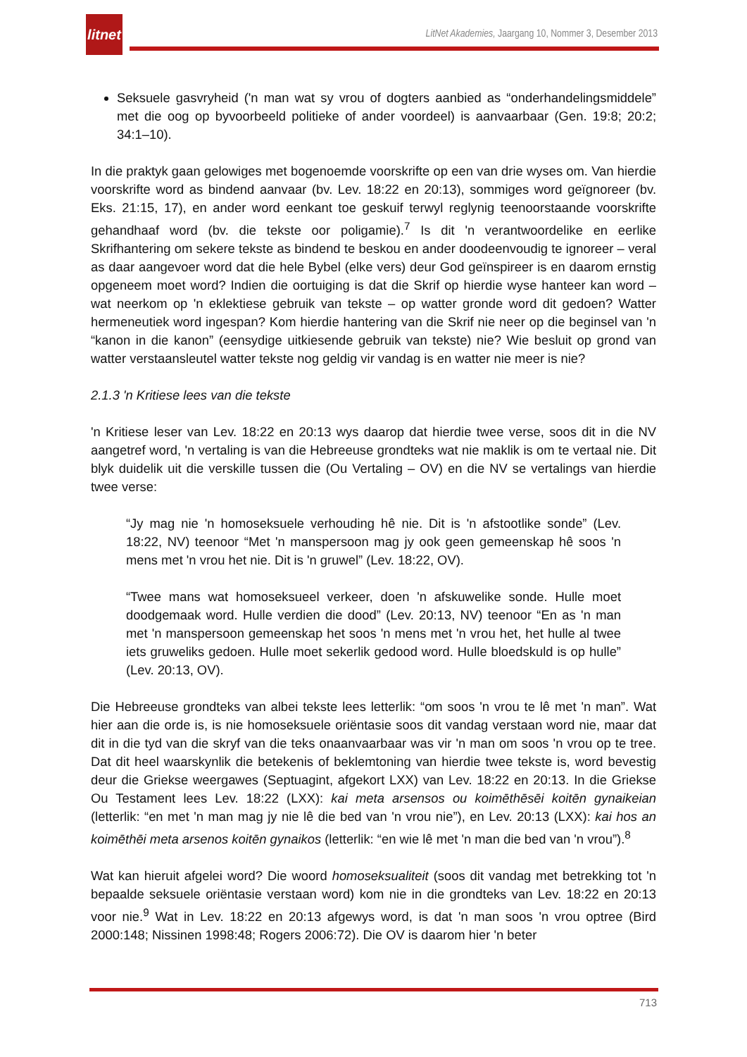litnet
LitNet Akademies, Jaargang 10, Nommer 3, Desember 2013
Seksuele gasvryheid ('n man wat sy vrou of dogters aanbied as “onderhandelingsmiddele” met die oog op byvoorbeeld politieke of ander voordeel) is aanvaarbaar (Gen. 19:8; 20:2; 34:1–10).
In die praktyk gaan gelowiges met bogenoemde voorskrifte op een van drie wyses om. Van hierdie voorskrifte word as bindend aanvaar (bv. Lev. 18:22 en 20:13), sommiges word geïgnoreer (bv. Eks. 21:15, 17), en ander word eenkant toe geskuif terwyl reglynig teenoorstaande voorskrifte gehandhaaf word (bv. die tekste oor poligamie).<sup>7</sup> Is dit 'n verantwoordelike en eerlike Skrifhantering om sekere tekste as bindend te beskou en ander doodeenvoudig te ignoreer – veral as daar aangevoer word dat die hele Bybel (elke vers) deur God geïnspireer is en daarom ernstig opgeneem moet word? Indien die oortuiging is dat die Skrif op hierdie wyse hanteer kan word – wat neerkom op 'n eklektiese gebruik van tekste – op watter gronde word dit gedoen? Watter hermeneutiek word ingespan? Kom hierdie hantering van die Skrif nie neer op die beginsel van 'n “kanon in die kanon” (eensydige uitkiesende gebruik van tekste) nie? Wie besluit op grond van watter verstaansleutel watter tekste nog geldig vir vandag is en watter nie meer is nie?
2.1.3 'n Kritiese lees van die tekste
'n Kritiese leser van Lev. 18:22 en 20:13 wys daarop dat hierdie twee verse, soos dit in die NV aangetref word, 'n vertaling is van die Hebreeuse grondteks wat nie maklik is om te vertaal nie. Dit blyk duidelik uit die verskille tussen die (Ou Vertaling – OV) en die NV se vertalings van hierdie twee verse:
“Jy mag nie 'n homoseksuele verhouding hê nie. Dit is 'n afstootlike sonde” (Lev. 18:22, NV) teenoor “Met 'n manspersoon mag jy ook geen gemeenskap hê soos 'n mens met 'n vrou het nie. Dit is 'n gruwel” (Lev. 18:22, OV).
“Twee mans wat homoseksueel verkeer, doen 'n afskuwelike sonde. Hulle moet doodgemaak word. Hulle verdien die dood” (Lev. 20:13, NV) teenoor “En as 'n man met 'n manspersoon gemeenskap het soos 'n mens met 'n vrou het, het hulle al twee iets gruweliks gedoen. Hulle moet sekerlik gedood word. Hulle bloedskuld is op hulle” (Lev. 20:13, OV).
Die Hebreeuse grondteks van albei tekste lees letterlik: “om soos 'n vrou te lê met 'n man”. Wat hier aan die orde is, is nie homoseksuele oriëntasie soos dit vandag verstaan word nie, maar dat dit in die tyd van die skryf van die teks onaanvaarbaar was vir 'n man om soos 'n vrou op te tree. Dat dit heel waarskynlik die betekenis of beklemtoning van hierdie twee tekste is, word bevestig deur die Griekse weergawes (Septuagint, afgekort LXX) van Lev. 18:22 en 20:13. In die Griekse Ou Testament lees Lev. 18:22 (LXX): kai meta arsensos ou koimēthēsēi koitēn gynaikeian (letterlik: “en met 'n man mag jy nie lê die bed van 'n vrou nie”), en Lev. 20:13 (LXX): kai hos an koimēthēi meta arsenos koitēn gynaikos (letterlik: “en wie lê met 'n man die bed van 'n vrou”).<sup>8</sup>
Wat kan hieruit afgelei word? Die woord homoseksualiteit (soos dit vandag met betrekking tot 'n bepaalde seksuele oriëntasie verstaan word) kom nie in die grondteks van Lev. 18:22 en 20:13 voor nie.<sup>9</sup> Wat in Lev. 18:22 en 20:13 afgewys word, is dat 'n man soos 'n vrou optree (Bird 2000:148; Nissinen 1998:48; Rogers 2006:72). Die OV is daarom hier 'n beter
713